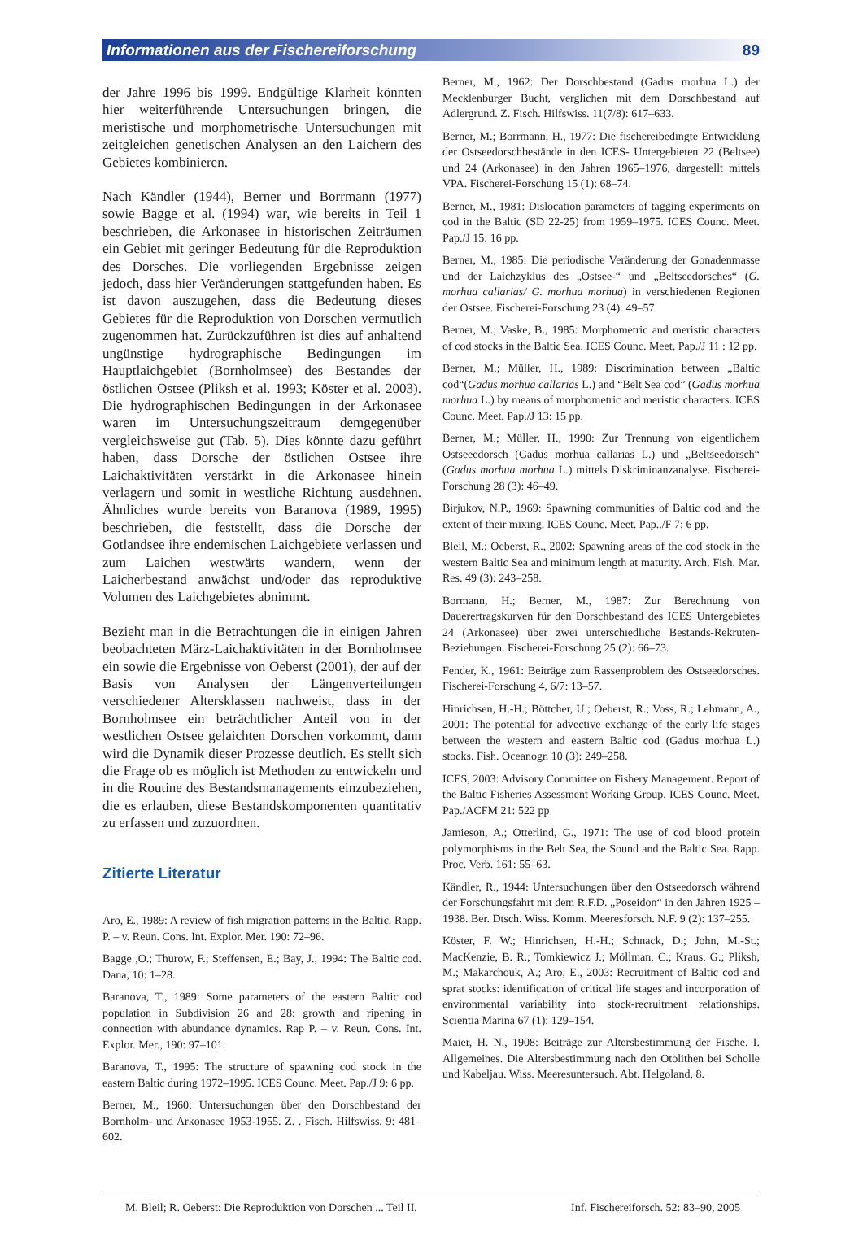Informationen aus der Fischereiforschung 89
der Jahre 1996 bis 1999. Endgültige Klarheit könnten hier weiterführende Untersuchungen bringen, die meristische und morphometrische Untersuchungen mit zeitgleichen genetischen Analysen an den Laichern des Gebietes kombinieren.
Nach Kändler (1944), Berner und Borrmann (1977) sowie Bagge et al. (1994) war, wie bereits in Teil 1 beschrieben, die Arkonasee in historischen Zeiträumen ein Gebiet mit geringer Bedeutung für die Reproduktion des Dorsches. Die vorliegenden Ergebnisse zeigen jedoch, dass hier Veränderungen stattgefunden haben. Es ist davon auszugehen, dass die Bedeutung dieses Gebietes für die Reproduktion von Dorschen vermutlich zugenommen hat. Zurückzuführen ist dies auf anhaltend ungünstige hydrographische Bedingungen im Hauptlaichgebiet (Bornholmsee) des Bestandes der östlichen Ostsee (Pliksh et al. 1993; Köster et al. 2003). Die hydrographischen Bedingungen in der Arkonasee waren im Untersuchungszeitraum demgegenüber vergleichsweise gut (Tab. 5). Dies könnte dazu geführt haben, dass Dorsche der östlichen Ostsee ihre Laichaktivitäten verstärkt in die Arkonasee hinein verlagern und somit in westliche Richtung ausdehnen. Ähnliches wurde bereits von Baranova (1989, 1995) beschrieben, die feststellt, dass die Dorsche der Gotlandsee ihre endemischen Laichgebiete verlassen und zum Laichen westwärts wandern, wenn der Laicherbestand anwächst und/oder das reproduktive Volumen des Laichgebietes abnimmt.
Bezieht man in die Betrachtungen die in einigen Jahren beobachteten März-Laichaktivitäten in der Bornholmsee ein sowie die Ergebnisse von Oeberst (2001), der auf der Basis von Analysen der Längenverteilungen verschiedener Altersklassen nachweist, dass in der Bornholmsee ein beträchtlicher Anteil von in der westlichen Ostsee gelaichten Dorschen vorkommt, dann wird die Dynamik dieser Prozesse deutlich. Es stellt sich die Frage ob es möglich ist Methoden zu entwickeln und in die Routine des Bestandsmanagements einzubeziehen, die es erlauben, diese Bestandskomponenten quantitativ zu erfassen und zuzuordnen.
Zitierte Literatur
Aro, E., 1989: A review of fish migration patterns in the Baltic. Rapp. P. – v. Reun. Cons. Int. Explor. Mer. 190: 72–96.
Bagge ,O.; Thurow, F.; Steffensen, E.; Bay, J., 1994: The Baltic cod. Dana, 10: 1–28.
Baranova, T., 1989: Some parameters of the eastern Baltic cod population in Subdivision 26 and 28: growth and ripening in connection with abundance dynamics. Rap P. – v. Reun. Cons. Int. Explor. Mer., 190: 97–101.
Baranova, T., 1995: The structure of spawning cod stock in the eastern Baltic during 1972–1995. ICES Counc. Meet. Pap./J 9: 6 pp.
Berner, M., 1960: Untersuchungen über den Dorschbestand der Bornholm- und Arkonasee 1953-1955. Z. . Fisch. Hilfswiss. 9: 481–602.
Berner, M., 1962: Der Dorschbestand (Gadus morhua L.) der Mecklenburger Bucht, verglichen mit dem Dorschbestand auf Adlergrund. Z. Fisch. Hilfswiss. 11(7/8): 617–633.
Berner, M.; Borrmann, H., 1977: Die fischereibedingte Entwicklung der Ostseedorschbestände in den ICES- Untergebieten 22 (Beltsee) und 24 (Arkonasee) in den Jahren 1965–1976, dargestellt mittels VPA. Fischerei-Forschung 15 (1): 68–74.
Berner, M., 1981: Dislocation parameters of tagging experiments on cod in the Baltic (SD 22-25) from 1959–1975. ICES Counc. Meet. Pap./J 15: 16 pp.
Berner, M., 1985: Die periodische Veränderung der Gonadenmasse und der Laichzyklus des „Ostsee-“ und „Beltseedorsches“ (G. morhua callarias/ G. morhua morhua) in verschiedenen Regionen der Ostsee. Fischerei-Forschung 23 (4): 49–57.
Berner, M.; Vaske, B., 1985: Morphometric and meristic characters of cod stocks in the Baltic Sea. ICES Counc. Meet. Pap./J 11 : 12 pp.
Berner, M.; Müller, H., 1989: Discrimination between „Baltic cod“(Gadus morhua callarias L.) and “Belt Sea cod” (Gadus morhua morhua L.) by means of morphometric and meristic characters. ICES Counc. Meet. Pap./J 13: 15 pp.
Berner, M.; Müller, H., 1990: Zur Trennung von eigentlichem Ostseeedorsch (Gadus morhua callarias L.) und „Beltseedorsch“ (Gadus morhua morhua L.) mittels Diskriminanzanalyse. Fischerei-Forschung 28 (3): 46–49.
Birjukov, N.P., 1969: Spawning communities of Baltic cod and the extent of their mixing. ICES Counc. Meet. Pap../F 7: 6 pp.
Bleil, M.; Oeberst, R., 2002: Spawning areas of the cod stock in the western Baltic Sea and minimum length at maturity. Arch. Fish. Mar. Res. 49 (3): 243–258.
Bormann, H.; Berner, M., 1987: Zur Berechnung von Dauerertragskurven für den Dorschbestand des ICES Untergebietes 24 (Arkonasee) über zwei unterschiedliche Bestands-Rekruten-Beziehungen. Fischerei-Forschung 25 (2): 66–73.
Fender, K., 1961: Beiträge zum Rassenproblem des Ostseedorsches. Fischerei-Forschung 4, 6/7: 13–57.
Hinrichsen, H.-H.; Böttcher, U.; Oeberst, R.; Voss, R.; Lehmann, A., 2001: The potential for advective exchange of the early life stages between the western and eastern Baltic cod (Gadus morhua L.) stocks. Fish. Oceanogr. 10 (3): 249–258.
ICES, 2003: Advisory Committee on Fishery Management. Report of the Baltic Fisheries Assessment Working Group. ICES Counc. Meet. Pap./ACFM 21: 522 pp
Jamieson, A.; Otterlind, G., 1971: The use of cod blood protein polymorphisms in the Belt Sea, the Sound and the Baltic Sea. Rapp. Proc. Verb. 161: 55–63.
Kändler, R., 1944: Untersuchungen über den Ostseedorsch während der Forschungsfahrt mit dem R.F.D. „Poseidon“ in den Jahren 1925 – 1938. Ber. Dtsch. Wiss. Komm. Meeresforsch. N.F. 9 (2): 137–255.
Köster, F. W.; Hinrichsen, H.-H.; Schnack, D.; John, M.-St.; MacKenzie, B. R.; Tomkiewicz J.; Möllman, C.; Kraus, G.; Pliksh, M.; Makarchouk, A.; Aro, E., 2003: Recruitment of Baltic cod and sprat stocks: identification of critical life stages and incorporation of environmental variability into stock-recruitment relationships. Scientia Marina 67 (1): 129–154.
Maier, H. N., 1908: Beiträge zur Altersbestimmung der Fische. I. Allgemeines. Die Altersbestimmung nach den Otolithen bei Scholle und Kabeljau. Wiss. Meeresuntersuch. Abt. Helgoland, 8.
M. Bleil; R. Oeberst: Die Reproduktion von Dorschen ... Teil II. Inf. Fischereiforsch. 52: 83–90, 2005